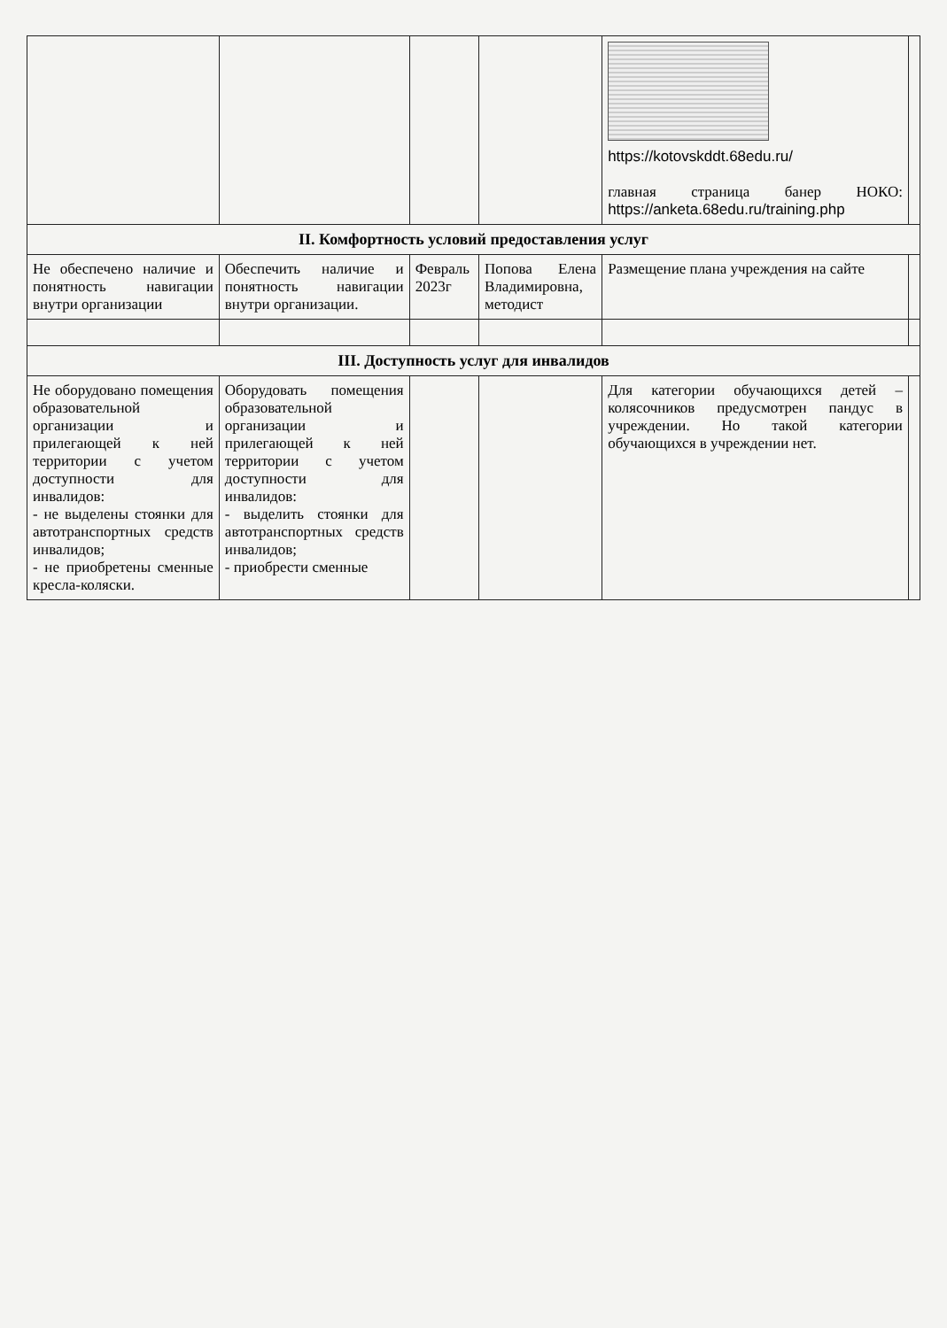| | | | | https://kotovskddt.68edu.ru/ главная страница банер НОКО: https://anketa.68edu.ru/training.php | |
| II. Комфортность условий предоставления услуг | | | | | |
| Не обеспечено наличие и понятность навигации внутри организации | Обеспечить наличие и понятность навигации внутри организации. | Февраль 2023г | Попова Елена Владимировна, методист | Размещение плана учреждения на сайте | |
| III. Доступность услуг для инвалидов | | | | | |
| Не оборудовано помещения образовательной организации и прилегающей к ней территории с учетом доступности для инвалидов: - не выделены стоянки для автотранспортных средств инвалидов; - не приобретены сменные кресла-коляски. | Оборудовать помещения образовательной организации и прилегающей к ней территории с учетом доступности для инвалидов: - выделить стоянки для автотранспортных средств инвалидов; - приобрести сменные | | | Для категории обучающихся детей – колясочников предусмотрен пандус в учреждении. Но такой категории обучающихся в учреждении нет. | |